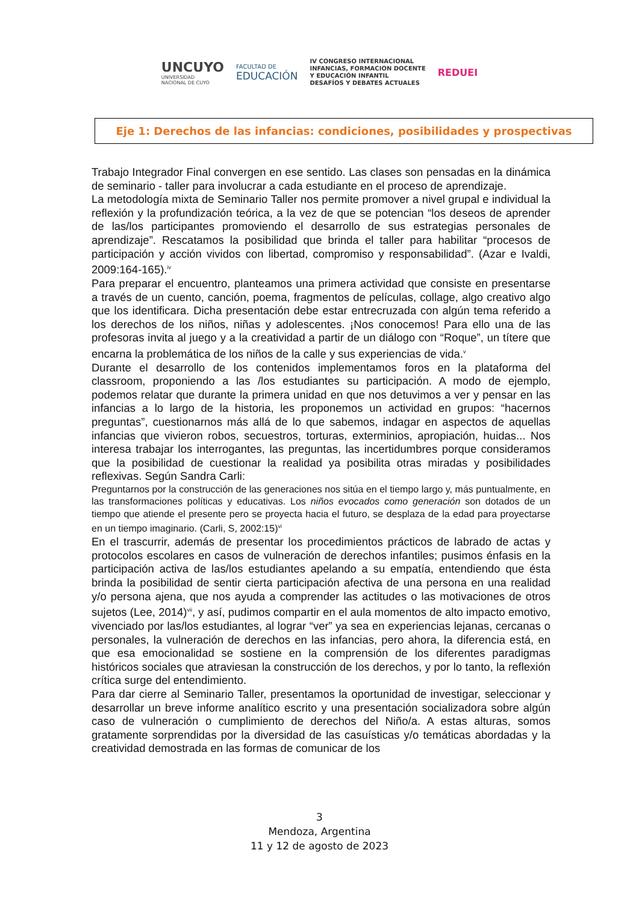UNCUYO
UNIVERSIDAD
NACIONAL DE CUYO
FACULTAD DE
EDUCACIÓN
IV CONGRESO INTERNACIONAL
INFANCIAS, FORMACION DOCENTE
Y EDUCACIÓN INFANTIL
DESAFÍOS Y DEBATES ACTUALES
REDUEI
Eje 1: Derechos de las infancias: condiciones, posibilidades y prospectivas
Trabajo Integrador Final convergen en ese sentido. Las clases son pensadas en la dinámica de seminario - taller para involucrar a cada estudiante en el proceso de aprendizaje.
La metodología mixta de Seminario Taller nos permite promover a nivel grupal e individual la reflexión y la profundización teórica, a la vez de que se potencian “los deseos de aprender de las/los participantes promoviendo el desarrollo de sus estrategias personales de aprendizaje”. Rescatamos la posibilidad que brinda el taller para habilitar “procesos de participación y acción vividos con libertad, compromiso y responsabilidad”. (Azar e Ivaldi, 2009:164-165).<sup>iv</sup>
Para preparar el encuentro, planteamos una primera actividad que consiste en presentarse a través de un cuento, canción, poema, fragmentos de películas, collage, algo creativo algo que los identificara. Dicha presentación debe estar entrecruzada con algún tema referido a los derechos de los niños, niñas y adolescentes. ¡Nos conocemos! Para ello una de las profesoras invita al juego y a la creatividad a partir de un diálogo con “Roque”, un títere que encarna la problemática de los niños de la calle y sus experiencias de vida.<sup>v</sup>
Durante el desarrollo de los contenidos implementamos foros en la plataforma del classroom, proponiendo a las /los estudiantes su participación. A modo de ejemplo, podemos relatar que durante la primera unidad en que nos detuvimos a ver y pensar en las infancias a lo largo de la historia, les proponemos un actividad en grupos: “hacernos preguntas”, cuestionarnos más allá de lo que sabemos, indagar en aspectos de aquellas infancias que vivieron robos, secuestros, torturas, exterminios, apropiación, huidas... Nos interesa trabajar los interrogantes, las preguntas, las incertidumbres porque consideramos que la posibilidad de cuestionar la realidad ya posibilita otras miradas y posibilidades reflexivas. Según Sandra Carli:
Preguntarnos por la construcción de las generaciones nos sitúa en el tiempo largo y, más puntualmente, en las transformaciones políticas y educativas. Los niños evocados como generación son dotados de un tiempo que atiende el presente pero se proyecta hacia el futuro, se desplaza de la edad para proyectarse en un tiempo imaginario. (Carli, S, 2002:15)<sup>vi</sup>
En el trascurrir, además de presentar los procedimientos prácticos de labrado de actas y protocolos escolares en casos de vulneración de derechos infantiles; pusimos énfasis en la participación activa de las/los estudiantes apelando a su empatía, entendiendo que ésta brinda la posibilidad de sentir cierta participación afectiva de una persona en una realidad y/o persona ajena, que nos ayuda a comprender las actitudes o las motivaciones de otros sujetos (Lee, 2014)<sup>vii</sup>, y así, pudimos compartir en el aula momentos de alto impacto emotivo, vivenciado por las/los estudiantes, al lograr “ver” ya sea en experiencias lejanas, cercanas o personales, la vulneración de derechos en las infancias, pero ahora, la diferencia está, en que esa emocionalidad se sostiene en la comprensión de los diferentes paradigmas históricos sociales que atraviesan la construcción de los derechos, y por lo tanto, la reflexión crítica surge del entendimiento.
Para dar cierre al Seminario Taller, presentamos la oportunidad de investigar, seleccionar y desarrollar un breve informe analítico escrito y una presentación socializadora sobre algún caso de vulneración o cumplimiento de derechos del Niño/a. A estas alturas, somos gratamente sorprendidas por la diversidad de las casuísticas y/o temáticas abordadas y la creatividad demostrada en las formas de comunicar de los
3
Mendoza, Argentina
11 y 12 de agosto de 2023